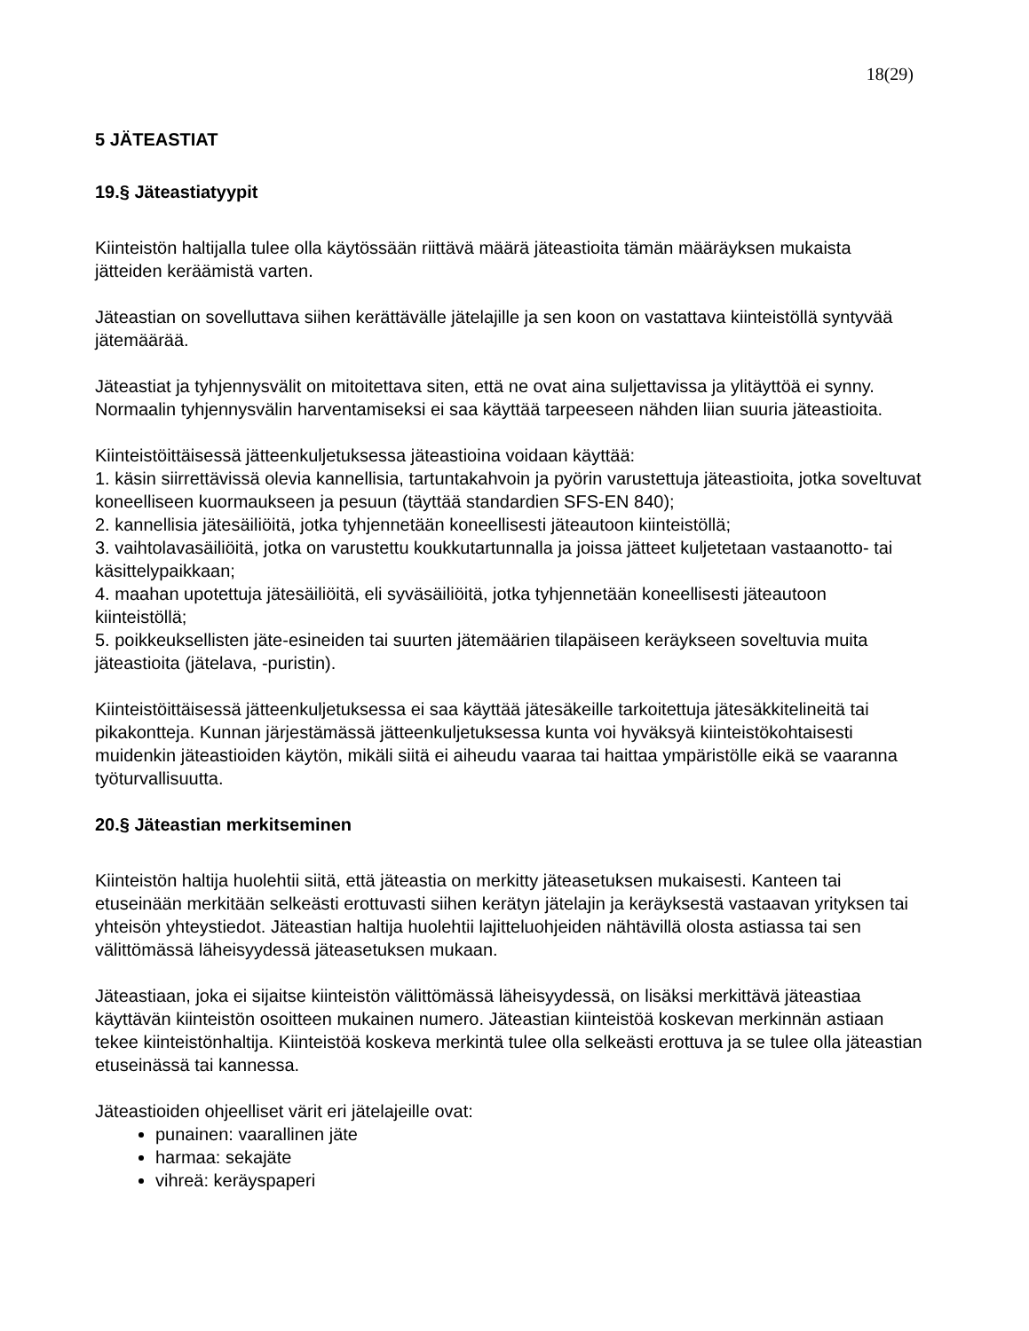18(29)
5 JÄTEASTIAT
19.§ Jäteastiatyypit
Kiinteistön haltijalla tulee olla käytössään riittävä määrä jäteastioita tämän määräyksen mukaista jätteiden keräämistä varten.
Jäteastian on sovelluttava siihen kerättävälle jätelajille ja sen koon on vastattava kiinteistöllä syntyvää jätemäärää.
Jäteastiat ja tyhjennysvälit on mitoitettava siten, että ne ovat aina suljettavissa ja ylitäyttöä ei synny. Normaalin tyhjennysvälin harventamiseksi ei saa käyttää tarpeeseen nähden liian suuria jäteastioita.
Kiinteistöittäisessä jätteenkuljetuksessa jäteastioina voidaan käyttää:
1. käsin siirrettävissä olevia kannellisia, tartuntakahvoin ja pyörin varustettuja jäteastioita, jotka soveltuvat koneelliseen kuormaukseen ja pesuun (täyttää standardien SFS-EN 840);
2. kannellisia jätesäiliöitä, jotka tyhjennetään koneellisesti jäteautoon kiinteistöllä;
3. vaihtolavasäiliöitä, jotka on varustettu koukkutartunnalla ja joissa jätteet kuljetetaan vastaanotto- tai käsittelypaikkaan;
4. maahan upotettuja jätesäiliöitä, eli syväsäiliöitä, jotka tyhjennetään koneellisesti jäteautoon kiinteistöllä;
5. poikkeuksellisten jäte-esineiden tai suurten jätemäärien tilapäiseen keräykseen soveltuvia muita jäteastioita (jätelava, -puristin).
Kiinteistöittäisessä jätteenkuljetuksessa ei saa käyttää jätesäkeille tarkoitettuja jätesäkkitelineitä tai pikakontteja. Kunnan järjestämässä jätteenkuljetuksessa kunta voi hyväksyä kiinteistökohtaisesti muidenkin jäteastioiden käytön, mikäli siitä ei aiheudu vaaraa tai haittaa ympäristölle eikä se vaaranna työturvallisuutta.
20.§ Jäteastian merkitseminen
Kiinteistön haltija huolehtii siitä, että jäteastia on merkitty jäteasetuksen mukaisesti. Kanteen tai etuseinään merkitään selkeästi erottuvasti siihen kerätyn jätelajin ja keräyksestä vastaavan yrityksen tai yhteisön yhteystiedot. Jäteastian haltija huolehtii lajitteluohjeiden nähtävillä olosta astiassa tai sen välittömässä läheisyydessä jäteasetuksen mukaan.
Jäteastiaan, joka ei sijaitse kiinteistön välittömässä läheisyydessä, on lisäksi merkittävä jäteastiaa käyttävän kiinteistön osoitteen mukainen numero. Jäteastian kiinteistöä koskevan merkinnän astiaan tekee kiinteistönhaltija. Kiinteistöä koskeva merkintä tulee olla selkeästi erottuva ja se tulee olla jäteastian etuseinässä tai kannessa.
Jäteastioiden ohjeelliset värit eri jätelajeille ovat:
punainen: vaarallinen jäte
harmaa: sekajäte
vihreä: keräyspaperi